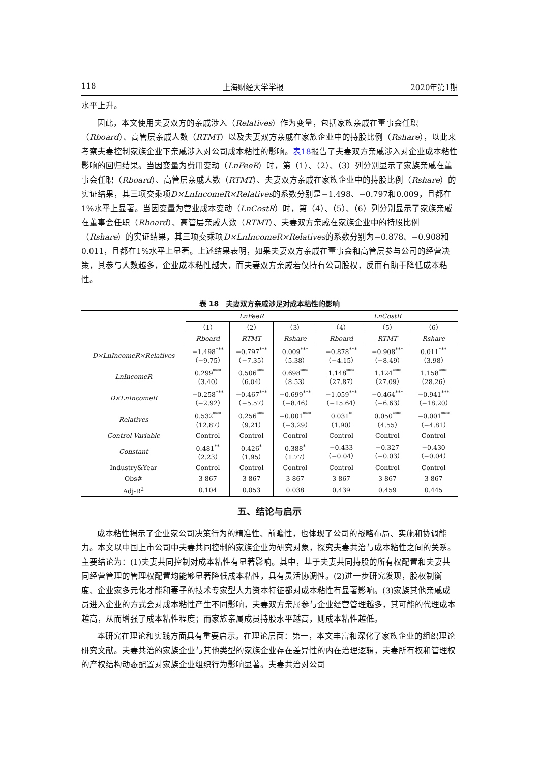118 上海财经大学学报 2020年第1期
水平上升。
因此，本文使用夫妻双方的亲戚涉入（Relatives）作为变量，包括家族亲戚在董事会任职（Rboard）、高管层亲戚人数（RTMT）以及夫妻双方亲戚在家族企业中的持股比例（Rshare），以此来考察夫妻控制家族企业下亲戚涉入对公司成本粘性的影响。表18报告了夫妻双方亲戚涉入对企业成本粘性影响的回归结果。当因变量为费用变动（LnFeeR）时，第（1）、（2）、（3）列分别显示了家族亲戚在董事会任职（Rboard）、高管层亲戚人数（RTMT）、夫妻双方亲戚在家族企业中的持股比例（Rshare）的实证结果，其三项交乘项D×LnIncomeR×Relatives的系数分别是−1.498、−0.797和0.009，且都在1%水平上显著。当因变量为营业成本变动（LnCostR）时，第（4）、（5）、（6）列分别显示了家族亲戚在董事会任职（Rboard）、高管层亲戚人数（RTMT）、夫妻双方亲戚在家族企业中的持股比例（Rshare）的实证结果，其三项交乘项D×LnIncomeR×Relatives的系数分别为−0.878、−0.908和0.011，且都在1%水平上显著。上述结果表明，如果夫妻双方亲戚在董事会和高管层参与公司的经营决策，其参与人数越多，企业成本粘性越大，而夫妻双方亲戚若仅持有公司股权，反而有助于降低成本粘性。
表 18　夫妻双方亲戚涉足对成本粘性的影响
| | LnFeeR | | | LnCostR | | |
| --- | --- | --- | --- | --- | --- | --- |
| | （1） | （2） | （3） | （4） | （5） | （6） |
| | Rboard | RTMT | Rshare | Rboard | RTMT | Rshare |
| D×LnIncomeR×Relatives | −1.498<sup>***</sup> （−9.75） | −0.797<sup>***</sup> （−7.35） | 0.009<sup>***</sup> （5.38） | −0.878<sup>***</sup> （−4.15） | −0.908<sup>***</sup> （−8.49） | 0.011<sup>***</sup> （3.98） |
| LnIncomeR | 0.299<sup>***</sup> （3.40） | 0.506<sup>***</sup> （6.04） | 0.698<sup>***</sup> （8.53） | 1.148<sup>***</sup> （27.87） | 1.124<sup>***</sup> （27.09） | 1.158<sup>***</sup> （28.26） |
| D×LnIncomeR | −0.258<sup>***</sup> （−2.92） | −0.467<sup>***</sup> （−5.57） | −0.699<sup>***</sup> （−8.46） | −1.059<sup>***</sup> （−15.64） | −0.464<sup>***</sup> （−6.63） | −0.941<sup>***</sup> （−18.20） |
| Relatives | 0.532<sup>***</sup> （12.87） | 0.256<sup>***</sup> （9.21） | −0.001<sup>***</sup> （−3.29） | 0.031<sup>*</sup> （1.90） | 0.050<sup>***</sup> （4.55） | −0.001<sup>***</sup> （−4.81） |
| Control Variable | Control | Control | Control | Control | Control | Control |
| Constant | 0.481<sup>**</sup> （2.23） | 0.426<sup>*</sup> （1.95） | 0.388<sup>*</sup> （1.77） | −0.433 （−0.04） | −0.327 （−0.03） | −0.430 （−0.04） |
| Industry&Year | Control | Control | Control | Control | Control | Control |
| Obs# | 3 867 | 3 867 | 3 867 | 3 867 | 3 867 | 3 867 |
| Adj-R<sup>2</sup> | 0.104 | 0.053 | 0.038 | 0.439 | 0.459 | 0.445 |
五、结论与启示
成本粘性揭示了企业家公司决策行为的精准性、前瞻性，也体现了公司的战略布局、实施和协调能力。本文以中国上市公司中夫妻共同控制的家族企业为研究对象，探究夫妻共治与成本粘性之间的关系。主要结论为：(1)夫妻共同控制对成本粘性有显著影响。其中，基于夫妻共同持股的所有权配置和夫妻共同经营管理的管理权配置均能够显著降低成本粘性，具有灵活协调性。(2)进一步研究发现，股权制衡度、企业家多元化才能和妻子的技术专家型人力资本特征都对成本粘性有显著影响。(3)家族其他亲戚成员进入企业的方式会对成本粘性产生不同影响，夫妻双方亲属参与企业经营管理越多，其可能的代理成本越高，从而增强了成本粘性程度；而家族亲属成员持股水平越高，则成本粘性越低。
本研究在理论和实践方面具有重要启示。在理论层面：第一，本文丰富和深化了家族企业的组织理论研究文献。夫妻共治的家族企业与其他类型的家族企业存在差异性的内在治理逻辑，夫妻所有权和管理权的产权结构动态配置对家族企业组织行为影响显著。夫妻共治对公司